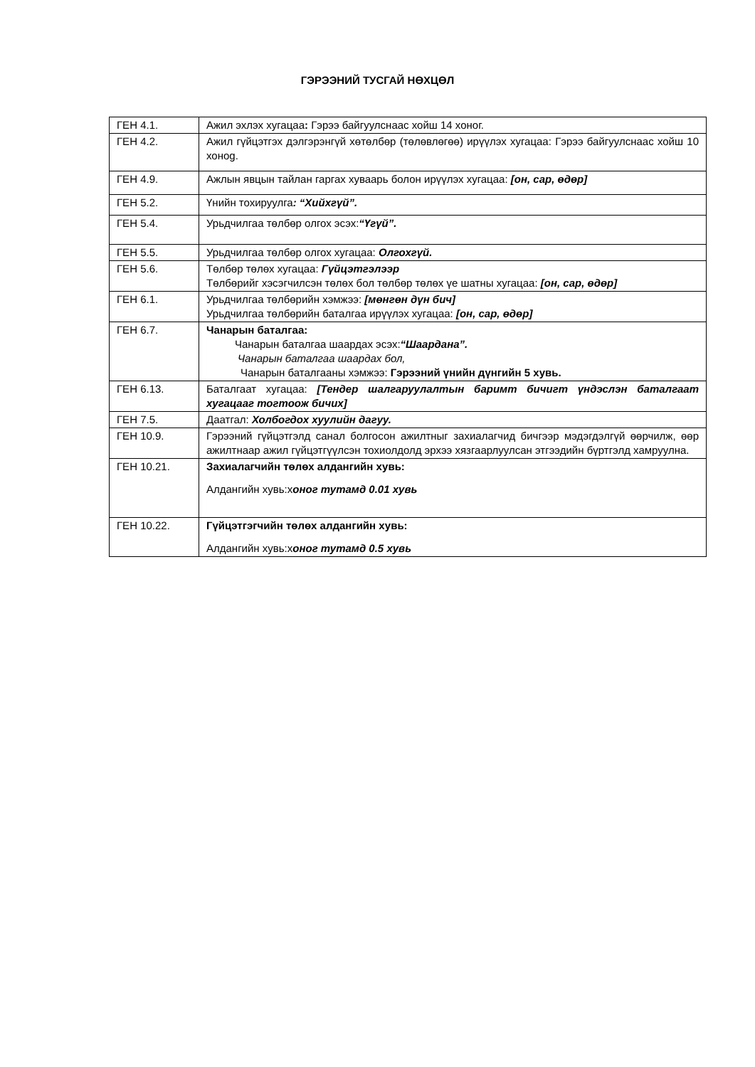ГЭРЭЭНИЙ ТУСГАЙ НӨХЦӨЛ
| ГЕН 4.1. | Ажил эхлэх хугацаа : Гэрээ байгуулснаас хойш 14 хоног. |
| ГЕН 4.2. | Ажил гүйцэтгэх дэлгэрэнгүй хөтөлбөр (төлөвлөгөө) ирүүлэх хугацаа: Гэрээ байгуулснаас хойш 10 хоноg. |
| ГЕН 4.9. | Ажлын явцын тайлан гаргах хуваарь болон ирүүлэх хугацаа: [он, сар, өдөр] |
| ГЕН 5.2. | Үнийн тохируулга : “Хийхгүй”. |
| ГЕН 5.4. | Урьдчилгаа төлбөр олгох эсэх: “Үгүй”. |
| ГЕН 5.5. | Урьдчилгаа төлбөр олгох хугацаа: Олгохгүй. |
| ГЕН 5.6. | Төлбөр төлөх хугацаа: Гүйцэтгэлээр Төлбөрийг хэсэгчилсэн төлөх бол төлбөр төлөх үе шатны хугацаа: [он, сар, өдөр] |
| ГЕН 6.1. | Урьдчилгаа төлбөрийн хэмжээ: [мөнгөн дүн бич] Урьдчилгаа төлбөрийн баталгаа ирүүлэх хугацаа: [он, сар, өдөр] |
| ГЕН 6.7. | Чанарын баталгаа: Чанарын баталгаа шаардах эсэх: “Шаардана”. Чанарын баталгаа шаардах бол, Чанарын баталгааны хэмжээ: Гэрээний үнийн дүнгийн 5 хувь. |
| ГЕН 6.13. | Баталгаат хугацаа: [Тендер шалгаруулалтын баримт бичигт үндэслэн баталгаат хугацааг тогтоож бичих] |
| ГЕН 7.5. | Даатгал: Холбогдох хуулийн дагуу. |
| ГЕН 10.9. | Гэрээний гүйцэтгэлд санал болгосон ажилтныг захиалагчид бичгээр мэдэгдэлгүй өөрчилж, өөр ажилтнаар ажил гүйцэтгүүлсэн тохиолдолд эрхээ хязгаарлуулсан этгээдийн бүртгэлд хамруулна. |
| ГЕН 10.21. | Захиалагчийн төлөх алдангийн хувь: Алдангийн хувь:х оног тутамд 0.01 хувь |
| ГЕН 10.22. | Гүйцэтгэгчийн төлөх алдангийн хувь: Алдангийн хувь:х оног тутамд 0.5 хувь |